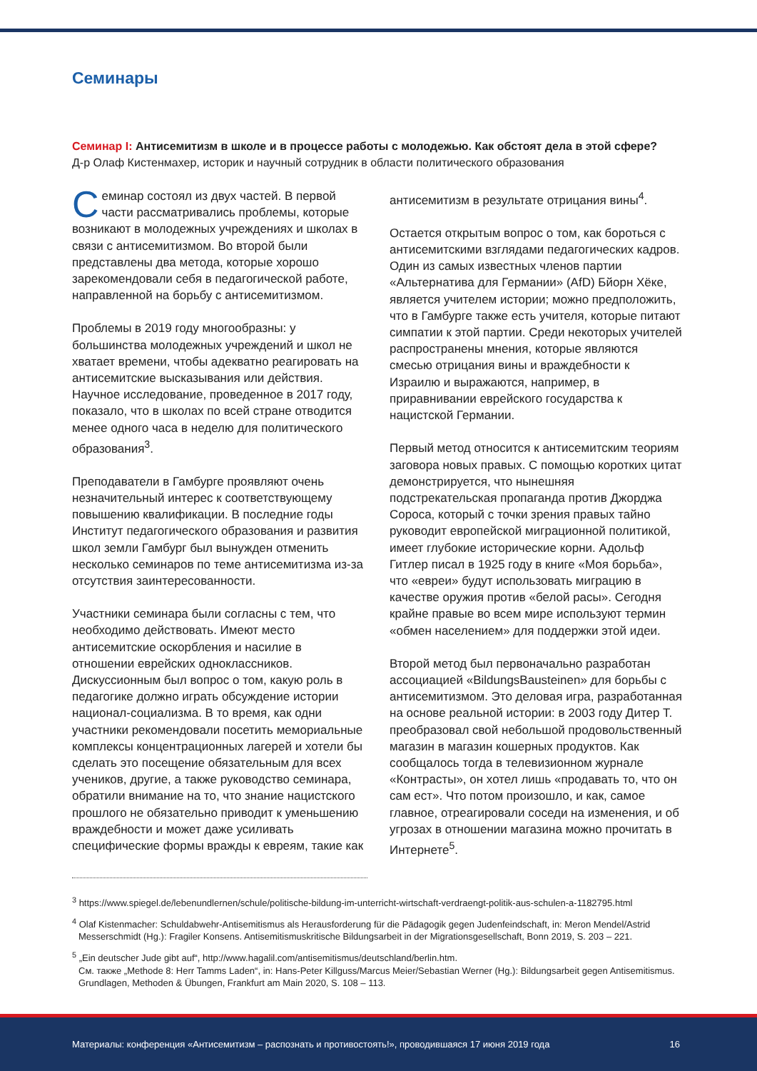Семинары
Семинар I: Антисемитизм в школе и в процессе работы с молодежью. Как обстоят дела в этой сфере?
Д-р Олаф Кистенмахер, историк и научный сотрудник в области политического образования
Семинар состоял из двух частей. В первой части рассматривались проблемы, которые возникают в молодежных учреждениях и школах в связи с антисемитизмом. Во второй были представлены два метода, которые хорошо зарекомендовали себя в педагогической работе, направленной на борьбу с антисемитизмом.
Проблемы в 2019 году многообразны: у большинства молодежных учреждений и школ не хватает времени, чтобы адекватно реагировать на антисемитские высказывания или действия. Научное исследование, проведенное в 2017 году, показало, что в школах по всей стране отводится менее одного часа в неделю для политического образования<sup>3</sup>.
Преподаватели в Гамбурге проявляют очень незначительный интерес к соответствующему повышению квалификации. В последние годы Институт педагогического образования и развития школ земли Гамбург был вынужден отменить несколько семинаров по теме антисемитизма из-за отсутствия заинтересованности.
Участники семинара были согласны с тем, что необходимо действовать. Имеют место антисемитские оскорбления и насилие в отношении еврейских одноклассников. Дискуссионным был вопрос о том, какую роль в педагогике должно играть обсуждение истории национал-социализма. В то время, как одни участники рекомендовали посетить мемориальные комплексы концентрационных лагерей и хотели бы сделать это посещение обязательным для всех учеников, другие, а также руководство семинара, обратили внимание на то, что знание нацистского прошлого не обязательно приводит к уменьшению враждебности и может даже усиливать специфические формы вражды к евреям, такие как
антисемитизм в результате отрицания вины<sup>4</sup>.
Остается открытым вопрос о том, как бороться с антисемитскими взглядами педагогических кадров. Один из самых известных членов партии «Альтернатива для Германии» (AfD) Бйорн Хёке, является учителем истории; можно предположить, что в Гамбурге также есть учителя, которые питают симпатии к этой партии. Среди некоторых учителей распространены мнения, которые являются смесью отрицания вины и враждебности к Израилю и выражаются, например, в приравнивании еврейского государства к нацистской Германии.
Первый метод относится к антисемитским теориям заговора новых правых. С помощью коротких цитат демонстрируется, что нынешняя подстрекательская пропаганда против Джорджа Сороса, который с точки зрения правых тайно руководит европейской миграционной политикой, имеет глубокие исторические корни. Адольф Гитлер писал в 1925 году в книге «Моя борьба», что «евреи» будут использовать миграцию в качестве оружия против «белой расы». Сегодня крайне правые во всем мире используют термин «обмен населением» для поддержки этой идеи.
Второй метод был первоначально разработан ассоциацией «BildungsBausteinen» для борьбы с антисемитизмом. Это деловая игра, разработанная на основе реальной истории: в 2003 году Дитер Т. преобразовал свой небольшой продовольственный магазин в магазин кошерных продуктов. Как сообщалось тогда в телевизионном журнале «Контрасты», он хотел лишь «продавать то, что он сам ест». Что потом произошло, и как, самое главное, отреагировали соседи на изменения, и об угрозах в отношении магазина можно прочитать в Интернете<sup>5</sup>.
<sup>3</sup> https://www.spiegel.de/lebenundlernen/schule/politische-bildung-im-unterricht-wirtschaft-verdraengt-politik-aus-schulen-a-1182795.html
<sup>4</sup> Olaf Kistenmacher: Schuldabwehr-Antisemitismus als Herausforderung für die Pädagogik gegen Judenfeindschaft, in: Meron Mendel/Astrid Messerschmidt (Hg.): Fragiler Konsens. Antisemitismuskritische Bildungsarbeit in der Migrationsgesellschaft, Bonn 2019, S. 203 – 221.
<sup>5</sup> „Ein deutscher Jude gibt auf“, http://www.hagalil.com/antisemitismus/deutschland/berlin.htm.
См. также „Methode 8: Herr Tamms Laden“, in: Hans-Peter Killguss/Marcus Meier/Sebastian Werner (Hg.): Bildungsarbeit gegen Antisemitismus. Grundlagen, Methoden & Übungen, Frankfurt am Main 2020, S. 108 – 113.
Материалы: конференция «Антисемитизм – распознать и противостоять!», проводившаяся 17 июня 2019 года 16